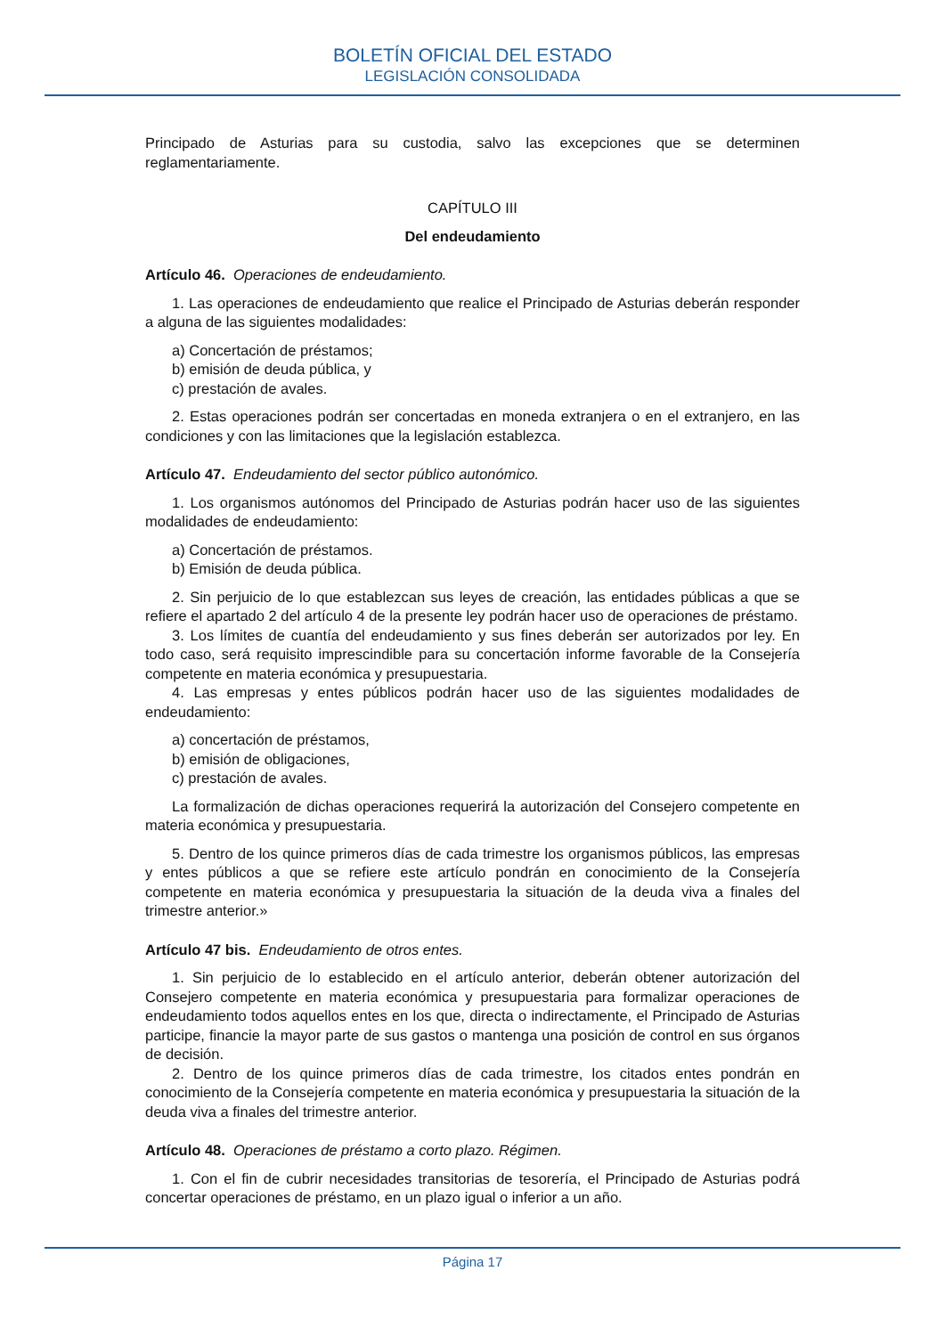BOLETÍN OFICIAL DEL ESTADO
LEGISLACIÓN CONSOLIDADA
Principado de Asturias para su custodia, salvo las excepciones que se determinen reglamentariamente.
CAPÍTULO III
Del endeudamiento
Artículo 46. Operaciones de endeudamiento.
1. Las operaciones de endeudamiento que realice el Principado de Asturias deberán responder a alguna de las siguientes modalidades:
a) Concertación de préstamos;
b) emisión de deuda pública, y
c) prestación de avales.
2. Estas operaciones podrán ser concertadas en moneda extranjera o en el extranjero, en las condiciones y con las limitaciones que la legislación establezca.
Artículo 47. Endeudamiento del sector público autonómico.
1. Los organismos autónomos del Principado de Asturias podrán hacer uso de las siguientes modalidades de endeudamiento:
a) Concertación de préstamos.
b) Emisión de deuda pública.
2. Sin perjuicio de lo que establezcan sus leyes de creación, las entidades públicas a que se refiere el apartado 2 del artículo 4 de la presente ley podrán hacer uso de operaciones de préstamo.
3. Los límites de cuantía del endeudamiento y sus fines deberán ser autorizados por ley. En todo caso, será requisito imprescindible para su concertación informe favorable de la Consejería competente en materia económica y presupuestaria.
4. Las empresas y entes públicos podrán hacer uso de las siguientes modalidades de endeudamiento:
a) concertación de préstamos,
b) emisión de obligaciones,
c) prestación de avales.
La formalización de dichas operaciones requerirá la autorización del Consejero competente en materia económica y presupuestaria.
5. Dentro de los quince primeros días de cada trimestre los organismos públicos, las empresas y entes públicos a que se refiere este artículo pondrán en conocimiento de la Consejería competente en materia económica y presupuestaria la situación de la deuda viva a finales del trimestre anterior.»
Artículo 47 bis. Endeudamiento de otros entes.
1. Sin perjuicio de lo establecido en el artículo anterior, deberán obtener autorización del Consejero competente en materia económica y presupuestaria para formalizar operaciones de endeudamiento todos aquellos entes en los que, directa o indirectamente, el Principado de Asturias participe, financie la mayor parte de sus gastos o mantenga una posición de control en sus órganos de decisión.
2. Dentro de los quince primeros días de cada trimestre, los citados entes pondrán en conocimiento de la Consejería competente en materia económica y presupuestaria la situación de la deuda viva a finales del trimestre anterior.
Artículo 48. Operaciones de préstamo a corto plazo. Régimen.
1. Con el fin de cubrir necesidades transitorias de tesorería, el Principado de Asturias podrá concertar operaciones de préstamo, en un plazo igual o inferior a un año.
Página 17